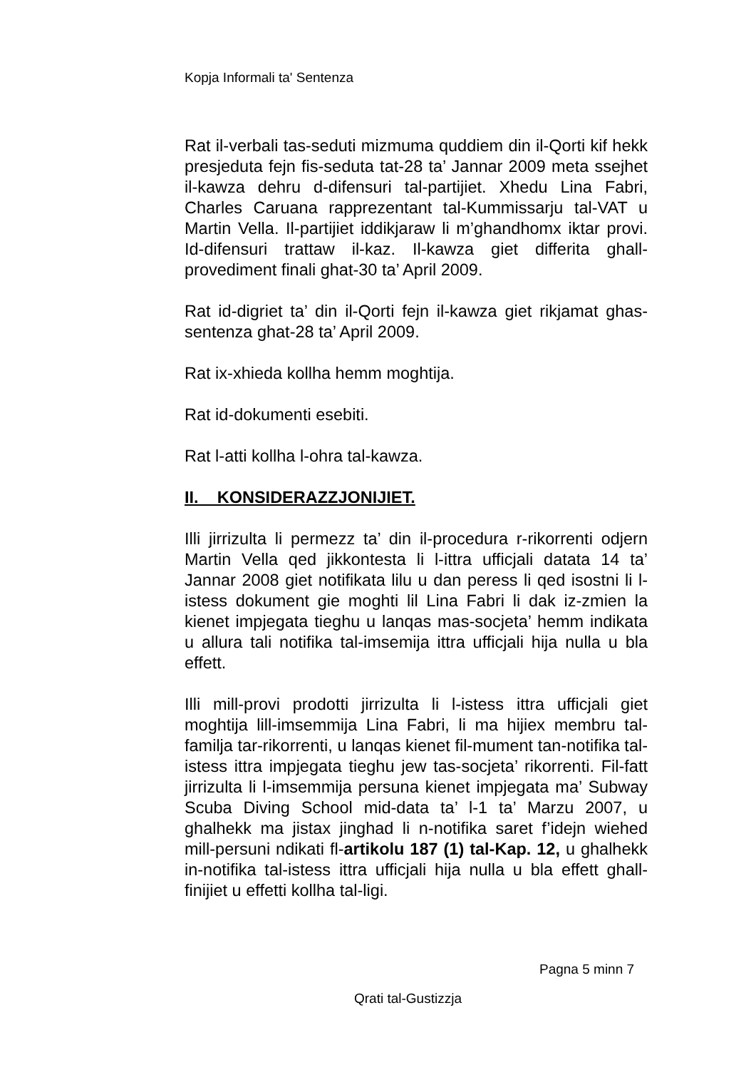Kopja Informali ta' Sentenza
Rat il-verbali tas-seduti mizmuma quddiem din il-Qorti kif hekk presjeduta fejn fis-seduta tat-28 ta’ Jannar 2009 meta ssejhet il-kawza dehru d-difensuri tal-partijiet. Xhedu Lina Fabri, Charles Caruana rapprezentant tal-Kummissarju tal-VAT u Martin Vella. Il-partijiet iddikjaraw li m’ghandhomx iktar provi. Id-difensuri trattaw il-kaz. Il-kawza giet differita ghall-provediment finali ghat-30 ta’ April 2009.
Rat id-digriet ta’ din il-Qorti fejn il-kawza giet rikjamat ghas-sentenza ghat-28 ta’ April 2009.
Rat ix-xhieda kollha hemm moghtija.
Rat id-dokumenti esebiti.
Rat l-atti kollha l-ohra tal-kawza.
II. KONSIDERAZZJONIJIET.
Illi jirrizulta li permezz ta’ din il-procedura r-rikorrenti odjern Martin Vella qed jikkontesta li l-ittra ufficjali datata 14 ta’ Jannar 2008 giet notifikata lilu u dan peress li qed isostni li l-istess dokument gie moghti lil Lina Fabri li dak iz-zmien la kienet impjegata tieghu u lanqas mas-socjeta’ hemm indikata u allura tali notifika tal-imsemija ittra ufficjali hija nulla u bla effett.
Illi mill-provi prodotti jirrizulta li l-istess ittra ufficjali giet moghtija lill-imsemmija Lina Fabri, li ma hijiex membru tal-familja tar-rikorrenti, u lanqas kienet fil-mument tan-notifika tal-istess ittra impjegata tieghu jew tas-socjeta’ rikorrenti. Fil-fatt jirrizulta li l-imsemmija persuna kienet impjegata ma’ Subway Scuba Diving School mid-data ta’ l-1 ta’ Marzu 2007, u ghalhekk ma jistax jinghad li n-notifika saret f’idejn wiehed mill-persuni ndikati fl-artikolu 187 (1) tal-Kap. 12, u ghalhekk in-notifika tal-istess ittra ufficjali hija nulla u bla effett ghall-finijiet u effetti kollha tal-ligi.
Pagna 5 minn 7
Qrati tal-Gustizzja